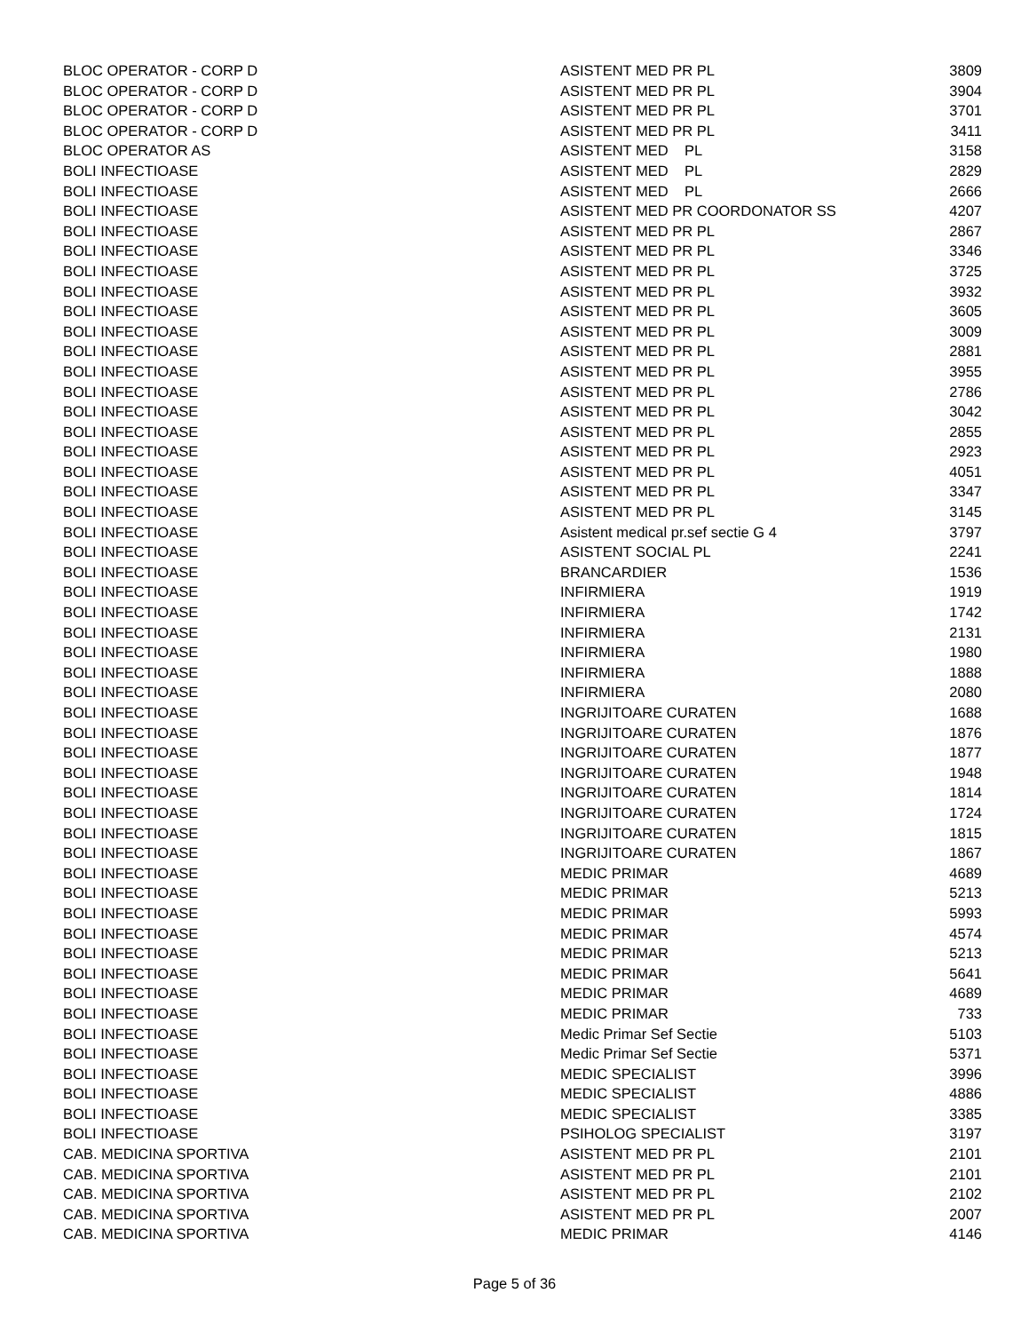| BLOC OPERATOR - CORP D | ASISTENT MED PR PL | 3809 |
| BLOC OPERATOR - CORP D | ASISTENT MED PR PL | 3904 |
| BLOC OPERATOR - CORP D | ASISTENT MED PR PL | 3701 |
| BLOC OPERATOR - CORP D | ASISTENT MED PR PL | 3411 |
| BLOC OPERATOR AS | ASISTENT MED PL | 3158 |
| BOLI INFECTIOASE | ASISTENT MED PL | 2829 |
| BOLI INFECTIOASE | ASISTENT MED PL | 2666 |
| BOLI INFECTIOASE | ASISTENT MED PR COORDONATOR SS | 4207 |
| BOLI INFECTIOASE | ASISTENT MED PR PL | 2867 |
| BOLI INFECTIOASE | ASISTENT MED PR PL | 3346 |
| BOLI INFECTIOASE | ASISTENT MED PR PL | 3725 |
| BOLI INFECTIOASE | ASISTENT MED PR PL | 3932 |
| BOLI INFECTIOASE | ASISTENT MED PR PL | 3605 |
| BOLI INFECTIOASE | ASISTENT MED PR PL | 3009 |
| BOLI INFECTIOASE | ASISTENT MED PR PL | 2881 |
| BOLI INFECTIOASE | ASISTENT MED PR PL | 3955 |
| BOLI INFECTIOASE | ASISTENT MED PR PL | 2786 |
| BOLI INFECTIOASE | ASISTENT MED PR PL | 3042 |
| BOLI INFECTIOASE | ASISTENT MED PR PL | 2855 |
| BOLI INFECTIOASE | ASISTENT MED PR PL | 2923 |
| BOLI INFECTIOASE | ASISTENT MED PR PL | 4051 |
| BOLI INFECTIOASE | ASISTENT MED PR PL | 3347 |
| BOLI INFECTIOASE | ASISTENT MED PR PL | 3145 |
| BOLI INFECTIOASE | Asistent medical pr.sef sectie G 4 | 3797 |
| BOLI INFECTIOASE | ASISTENT SOCIAL PL | 2241 |
| BOLI INFECTIOASE | BRANCARDIER | 1536 |
| BOLI INFECTIOASE | INFIRMIERA | 1919 |
| BOLI INFECTIOASE | INFIRMIERA | 1742 |
| BOLI INFECTIOASE | INFIRMIERA | 2131 |
| BOLI INFECTIOASE | INFIRMIERA | 1980 |
| BOLI INFECTIOASE | INFIRMIERA | 1888 |
| BOLI INFECTIOASE | INFIRMIERA | 2080 |
| BOLI INFECTIOASE | INGRIJITOARE CURATEN | 1688 |
| BOLI INFECTIOASE | INGRIJITOARE CURATEN | 1876 |
| BOLI INFECTIOASE | INGRIJITOARE CURATEN | 1877 |
| BOLI INFECTIOASE | INGRIJITOARE CURATEN | 1948 |
| BOLI INFECTIOASE | INGRIJITOARE CURATEN | 1814 |
| BOLI INFECTIOASE | INGRIJITOARE CURATEN | 1724 |
| BOLI INFECTIOASE | INGRIJITOARE CURATEN | 1815 |
| BOLI INFECTIOASE | INGRIJITOARE CURATEN | 1867 |
| BOLI INFECTIOASE | MEDIC PRIMAR | 4689 |
| BOLI INFECTIOASE | MEDIC PRIMAR | 5213 |
| BOLI INFECTIOASE | MEDIC PRIMAR | 5993 |
| BOLI INFECTIOASE | MEDIC PRIMAR | 4574 |
| BOLI INFECTIOASE | MEDIC PRIMAR | 5213 |
| BOLI INFECTIOASE | MEDIC PRIMAR | 5641 |
| BOLI INFECTIOASE | MEDIC PRIMAR | 4689 |
| BOLI INFECTIOASE | MEDIC PRIMAR | 733 |
| BOLI INFECTIOASE | Medic Primar Sef Sectie | 5103 |
| BOLI INFECTIOASE | Medic Primar Sef Sectie | 5371 |
| BOLI INFECTIOASE | MEDIC SPECIALIST | 3996 |
| BOLI INFECTIOASE | MEDIC SPECIALIST | 4886 |
| BOLI INFECTIOASE | MEDIC SPECIALIST | 3385 |
| BOLI INFECTIOASE | PSIHOLOG SPECIALIST | 3197 |
| CAB. MEDICINA SPORTIVA | ASISTENT MED PR PL | 2101 |
| CAB. MEDICINA SPORTIVA | ASISTENT MED PR PL | 2101 |
| CAB. MEDICINA SPORTIVA | ASISTENT MED PR PL | 2102 |
| CAB. MEDICINA SPORTIVA | ASISTENT MED PR PL | 2007 |
| CAB. MEDICINA SPORTIVA | MEDIC PRIMAR | 4146 |
Page 5 of 36